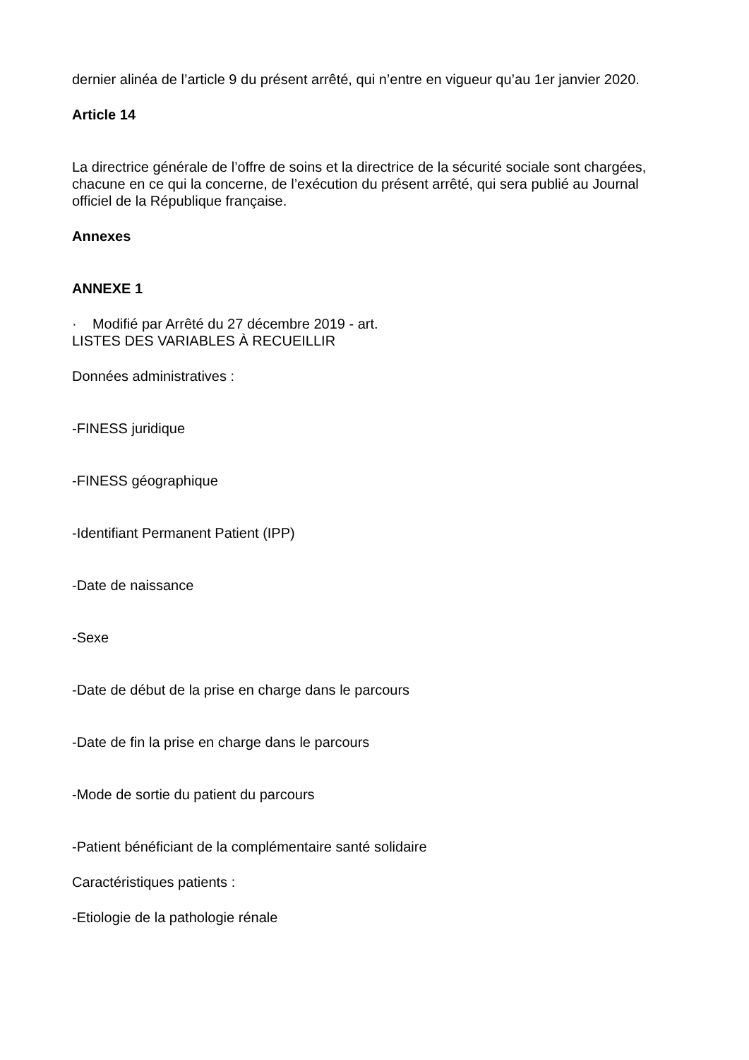dernier alinéa de l’article 9 du présent arrêté, qui n’entre en vigueur qu’au 1er janvier 2020.
Article 14
La directrice générale de l’offre de soins et la directrice de la sécurité sociale sont chargées, chacune en ce qui la concerne, de l’exécution du présent arrêté, qui sera publié au Journal officiel de la République française.
Annexes
ANNEXE 1
· Modifié par Arrêté du 27 décembre 2019 - art.
LISTES DES VARIABLES À RECUEILLIR
Données administratives :
-FINESS juridique
-FINESS géographique
-Identifiant Permanent Patient (IPP)
-Date de naissance
-Sexe
-Date de début de la prise en charge dans le parcours
-Date de fin la prise en charge dans le parcours
-Mode de sortie du patient du parcours
-Patient bénéficiant de la complémentaire santé solidaire
Caractéristiques patients :
-Etiologie de la pathologie rénale